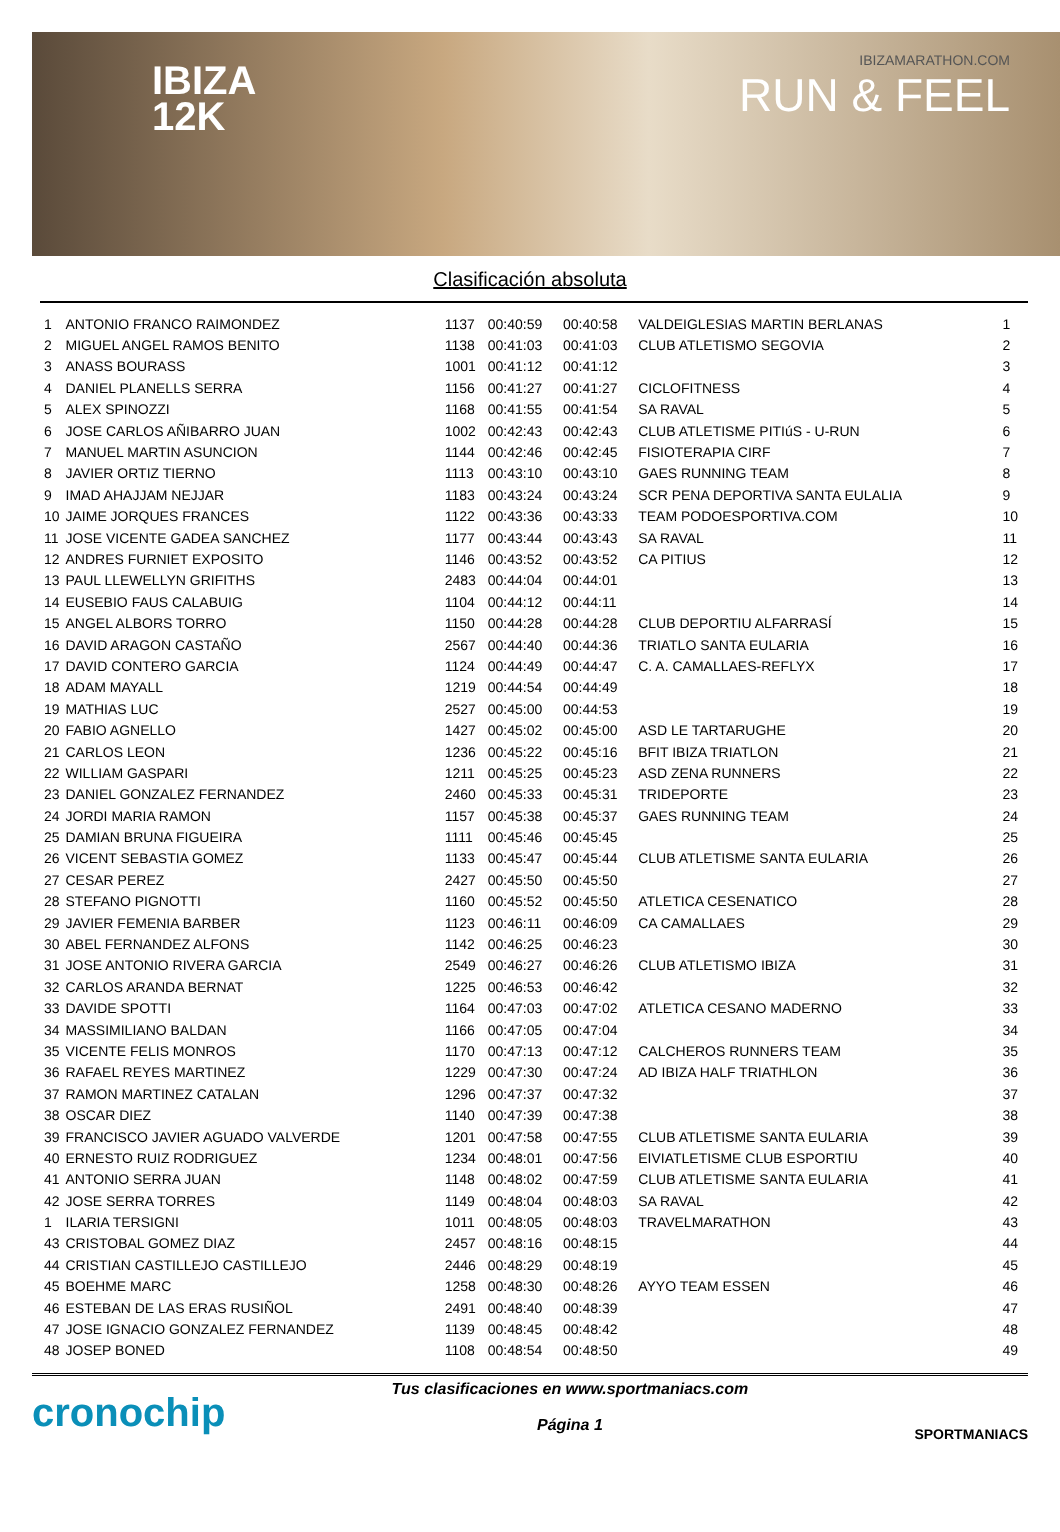IBIZA
12K
IBIZAMARATHON.COM
RUN & FEEL
Clasificación absoluta
| 1 | ANTONIO FRANCO RAIMONDEZ | 1137 | 00:40:59 | 00:40:58 | VALDEIGLESIAS MARTIN BERLANAS | 1 |
| 2 | MIGUEL ANGEL RAMOS BENITO | 1138 | 00:41:03 | 00:41:03 | CLUB ATLETISMO SEGOVIA | 2 |
| 3 | ANASS BOURASS | 1001 | 00:41:12 | 00:41:12 | | 3 |
| 4 | DANIEL PLANELLS SERRA | 1156 | 00:41:27 | 00:41:27 | CICLOFITNESS | 4 |
| 5 | ALEX SPINOZZI | 1168 | 00:41:55 | 00:41:54 | SA RAVAL | 5 |
| 6 | JOSE CARLOS AÑIBARRO JUAN | 1002 | 00:42:43 | 00:42:43 | CLUB ATLETISME PITIúS - U-RUN | 6 |
| 7 | MANUEL MARTIN ASUNCION | 1144 | 00:42:46 | 00:42:45 | FISIOTERAPIA CIRF | 7 |
| 8 | JAVIER ORTIZ TIERNO | 1113 | 00:43:10 | 00:43:10 | GAES RUNNING TEAM | 8 |
| 9 | IMAD AHAJJAM NEJJAR | 1183 | 00:43:24 | 00:43:24 | SCR PENA DEPORTIVA SANTA EULALIA | 9 |
| 10 | JAIME JORQUES FRANCES | 1122 | 00:43:36 | 00:43:33 | TEAM PODOESPORTIVA.COM | 10 |
| 11 | JOSE VICENTE GADEA SANCHEZ | 1177 | 00:43:44 | 00:43:43 | SA RAVAL | 11 |
| 12 | ANDRES FURNIET EXPOSITO | 1146 | 00:43:52 | 00:43:52 | CA PITIUS | 12 |
| 13 | PAUL LLEWELLYN GRIFITHS | 2483 | 00:44:04 | 00:44:01 | | 13 |
| 14 | EUSEBIO FAUS CALABUIG | 1104 | 00:44:12 | 00:44:11 | | 14 |
| 15 | ANGEL ALBORS TORRO | 1150 | 00:44:28 | 00:44:28 | CLUB DEPORTIU ALFARRASÍ | 15 |
| 16 | DAVID ARAGON CASTAÑO | 2567 | 00:44:40 | 00:44:36 | TRIATLO SANTA EULARIA | 16 |
| 17 | DAVID CONTERO GARCIA | 1124 | 00:44:49 | 00:44:47 | C. A. CAMALLAES-REFLYX | 17 |
| 18 | ADAM MAYALL | 1219 | 00:44:54 | 00:44:49 | | 18 |
| 19 | MATHIAS LUC | 2527 | 00:45:00 | 00:44:53 | | 19 |
| 20 | FABIO AGNELLO | 1427 | 00:45:02 | 00:45:00 | ASD LE TARTARUGHE | 20 |
| 21 | CARLOS LEON | 1236 | 00:45:22 | 00:45:16 | BFIT IBIZA TRIATLON | 21 |
| 22 | WILLIAM GASPARI | 1211 | 00:45:25 | 00:45:23 | ASD ZENA RUNNERS | 22 |
| 23 | DANIEL GONZALEZ FERNANDEZ | 2460 | 00:45:33 | 00:45:31 | TRIDEPORTE | 23 |
| 24 | JORDI MARIA RAMON | 1157 | 00:45:38 | 00:45:37 | GAES RUNNING TEAM | 24 |
| 25 | DAMIAN BRUNA FIGUEIRA | 1111 | 00:45:46 | 00:45:45 | | 25 |
| 26 | VICENT SEBASTIA GOMEZ | 1133 | 00:45:47 | 00:45:44 | CLUB ATLETISME SANTA EULARIA | 26 |
| 27 | CESAR PEREZ | 2427 | 00:45:50 | 00:45:50 | | 27 |
| 28 | STEFANO PIGNOTTI | 1160 | 00:45:52 | 00:45:50 | ATLETICA CESENATICO | 28 |
| 29 | JAVIER FEMENIA BARBER | 1123 | 00:46:11 | 00:46:09 | CA CAMALLAES | 29 |
| 30 | ABEL FERNANDEZ ALFONS | 1142 | 00:46:25 | 00:46:23 | | 30 |
| 31 | JOSE ANTONIO RIVERA GARCIA | 2549 | 00:46:27 | 00:46:26 | CLUB ATLETISMO IBIZA | 31 |
| 32 | CARLOS ARANDA BERNAT | 1225 | 00:46:53 | 00:46:42 | | 32 |
| 33 | DAVIDE SPOTTI | 1164 | 00:47:03 | 00:47:02 | ATLETICA CESANO MADERNO | 33 |
| 34 | MASSIMILIANO BALDAN | 1166 | 00:47:05 | 00:47:04 | | 34 |
| 35 | VICENTE FELIS MONROS | 1170 | 00:47:13 | 00:47:12 | CALCHEROS RUNNERS TEAM | 35 |
| 36 | RAFAEL REYES MARTINEZ | 1229 | 00:47:30 | 00:47:24 | AD IBIZA HALF TRIATHLON | 36 |
| 37 | RAMON MARTINEZ CATALAN | 1296 | 00:47:37 | 00:47:32 | | 37 |
| 38 | OSCAR DIEZ | 1140 | 00:47:39 | 00:47:38 | | 38 |
| 39 | FRANCISCO JAVIER AGUADO VALVERDE | 1201 | 00:47:58 | 00:47:55 | CLUB ATLETISME SANTA EULARIA | 39 |
| 40 | ERNESTO RUIZ RODRIGUEZ | 1234 | 00:48:01 | 00:47:56 | EIVIATLETISME CLUB ESPORTIU | 40 |
| 41 | ANTONIO SERRA JUAN | 1148 | 00:48:02 | 00:47:59 | CLUB ATLETISME SANTA EULARIA | 41 |
| 42 | JOSE SERRA TORRES | 1149 | 00:48:04 | 00:48:03 | SA RAVAL | 42 |
| 1 | ILARIA TERSIGNI | 1011 | 00:48:05 | 00:48:03 | TRAVELMARATHON | 43 |
| 43 | CRISTOBAL GOMEZ DIAZ | 2457 | 00:48:16 | 00:48:15 | | 44 |
| 44 | CRISTIAN CASTILLEJO CASTILLEJO | 2446 | 00:48:29 | 00:48:19 | | 45 |
| 45 | BOEHME MARC | 1258 | 00:48:30 | 00:48:26 | AYYO TEAM ESSEN | 46 |
| 46 | ESTEBAN DE LAS ERAS RUSIÑOL | 2491 | 00:48:40 | 00:48:39 | | 47 |
| 47 | JOSE IGNACIO GONZALEZ FERNANDEZ | 1139 | 00:48:45 | 00:48:42 | | 48 |
| 48 | JOSEP BONED | 1108 | 00:48:54 | 00:48:50 | | 49 |
cronochip
Tus clasificaciones en www.sportmaniacs.com
Página 1
SPORTMANIACS